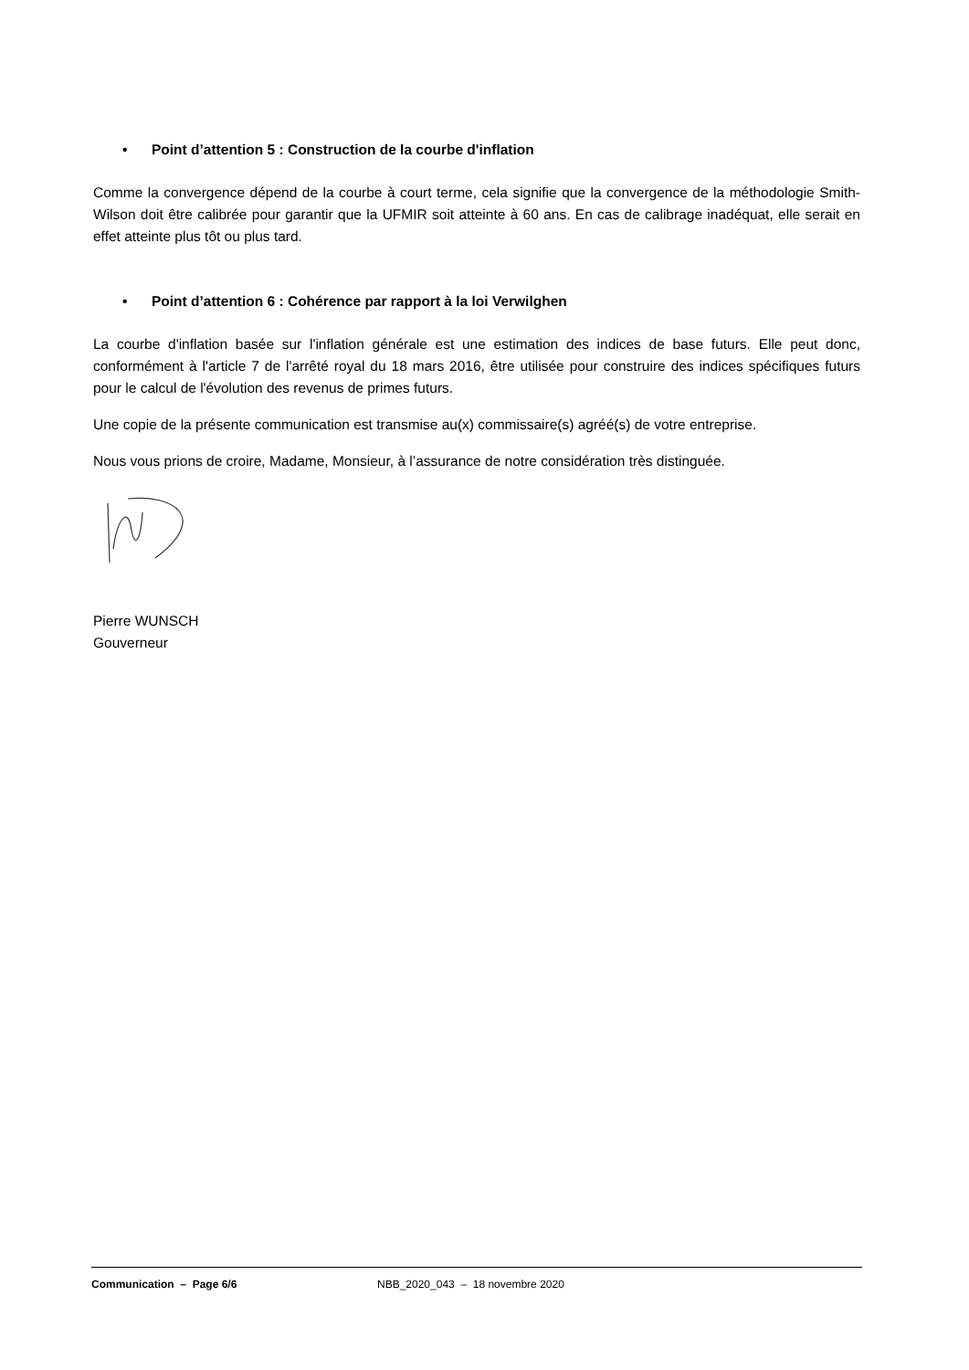• Point d’attention 5 : Construction de la courbe d'inflation
Comme la convergence dépend de la courbe à court terme, cela signifie que la convergence de la méthodologie Smith-Wilson doit être calibrée pour garantir que la UFMIR soit atteinte à 60 ans. En cas de calibrage inadéquat, elle serait en effet atteinte plus tôt ou plus tard.
• Point d’attention 6 : Cohérence par rapport à la loi Verwilghen
La courbe d'inflation basée sur l'inflation générale est une estimation des indices de base futurs. Elle peut donc, conformément à l'article 7 de l'arrêté royal du 18 mars 2016, être utilisée pour construire des indices spécifiques futurs pour le calcul de l'évolution des revenus de primes futurs.
Une copie de la présente communication est transmise au(x) commissaire(s) agréé(s) de votre entreprise.
Nous vous prions de croire, Madame, Monsieur, à l’assurance de notre considération très distinguée.
Pierre WUNSCH
Gouverneur
Communication – Page 6/6 NBB_2020_043 – 18 novembre 2020